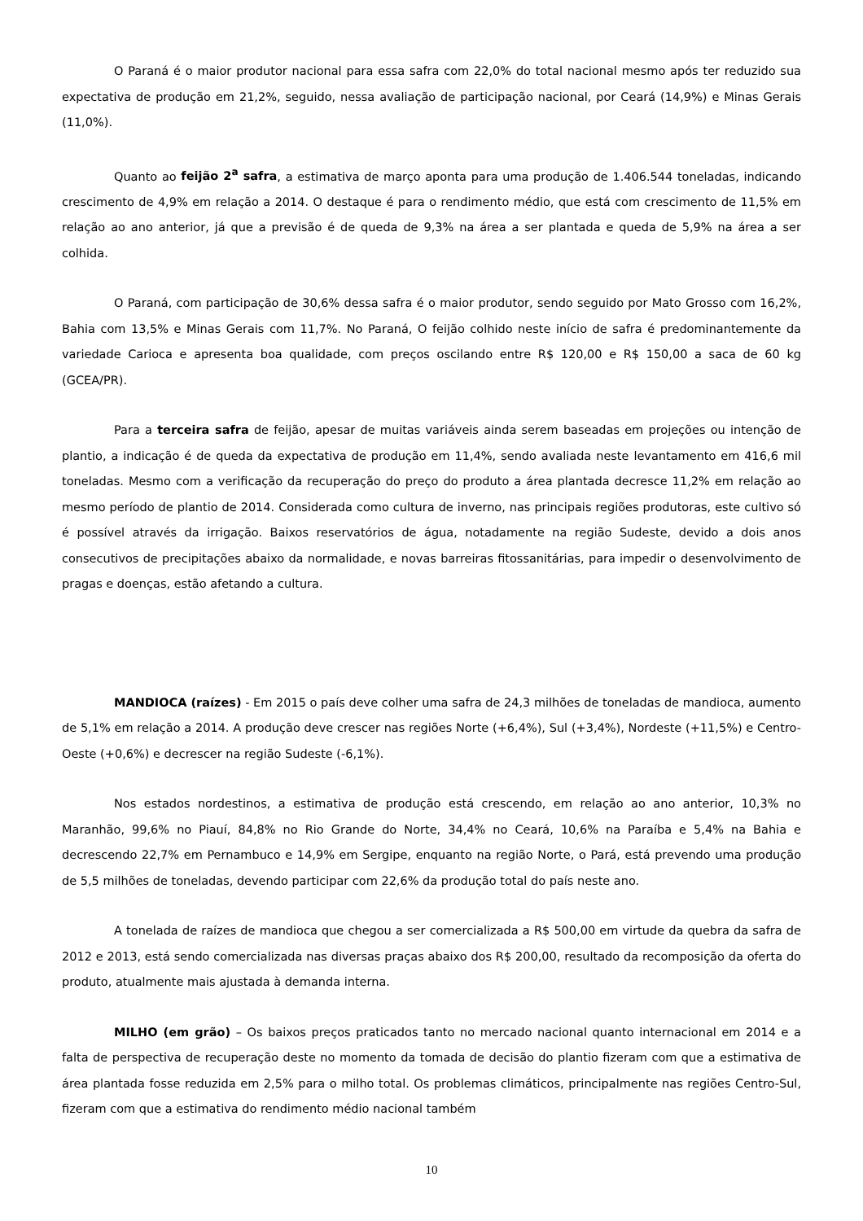O Paraná é o maior produtor nacional para essa safra com 22,0% do total nacional mesmo após ter reduzido sua expectativa de produção em 21,2%, seguido, nessa avaliação de participação nacional, por Ceará (14,9%) e Minas Gerais (11,0%).
Quanto ao feijão 2<sup>a</sup> safra, a estimativa de março aponta para uma produção de 1.406.544 toneladas, indicando crescimento de 4,9% em relação a 2014. O destaque é para o rendimento médio, que está com crescimento de 11,5% em relação ao ano anterior, já que a previsão é de queda de 9,3% na área a ser plantada e queda de 5,9% na área a ser colhida.
O Paraná, com participação de 30,6% dessa safra é o maior produtor, sendo seguido por Mato Grosso com 16,2%, Bahia com 13,5% e Minas Gerais com 11,7%. No Paraná, O feijão colhido neste início de safra é predominantemente da variedade Carioca e apresenta boa qualidade, com preços oscilando entre R$ 120,00 e R$ 150,00 a saca de 60 kg (GCEA/PR).
Para a terceira safra de feijão, apesar de muitas variáveis ainda serem baseadas em projeções ou intenção de plantio, a indicação é de queda da expectativa de produção em 11,4%, sendo avaliada neste levantamento em 416,6 mil toneladas. Mesmo com a verificação da recuperação do preço do produto a área plantada decresce 11,2% em relação ao mesmo período de plantio de 2014. Considerada como cultura de inverno, nas principais regiões produtoras, este cultivo só é possível através da irrigação. Baixos reservatórios de água, notadamente na região Sudeste, devido a dois anos consecutivos de precipitações abaixo da normalidade, e novas barreiras fitossanitárias, para impedir o desenvolvimento de pragas e doenças, estão afetando a cultura.
MANDIOCA (raízes) - Em 2015 o país deve colher uma safra de 24,3 milhões de toneladas de mandioca, aumento de 5,1% em relação a 2014. A produção deve crescer nas regiões Norte (+6,4%), Sul (+3,4%), Nordeste (+11,5%) e Centro-Oeste (+0,6%) e decrescer na região Sudeste (-6,1%).
Nos estados nordestinos, a estimativa de produção está crescendo, em relação ao ano anterior, 10,3% no Maranhão, 99,6% no Piauí, 84,8% no Rio Grande do Norte, 34,4% no Ceará, 10,6% na Paraíba e 5,4% na Bahia e decrescendo 22,7% em Pernambuco e 14,9% em Sergipe, enquanto na região Norte, o Pará, está prevendo uma produção de 5,5 milhões de toneladas, devendo participar com 22,6% da produção total do país neste ano.
A tonelada de raízes de mandioca que chegou a ser comercializada a R$ 500,00 em virtude da quebra da safra de 2012 e 2013, está sendo comercializada nas diversas praças abaixo dos R$ 200,00, resultado da recomposição da oferta do produto, atualmente mais ajustada à demanda interna.
MILHO (em grão) – Os baixos preços praticados tanto no mercado nacional quanto internacional em 2014 e a falta de perspectiva de recuperação deste no momento da tomada de decisão do plantio fizeram com que a estimativa de área plantada fosse reduzida em 2,5% para o milho total. Os problemas climáticos, principalmente nas regiões Centro-Sul, fizeram com que a estimativa do rendimento médio nacional também
10